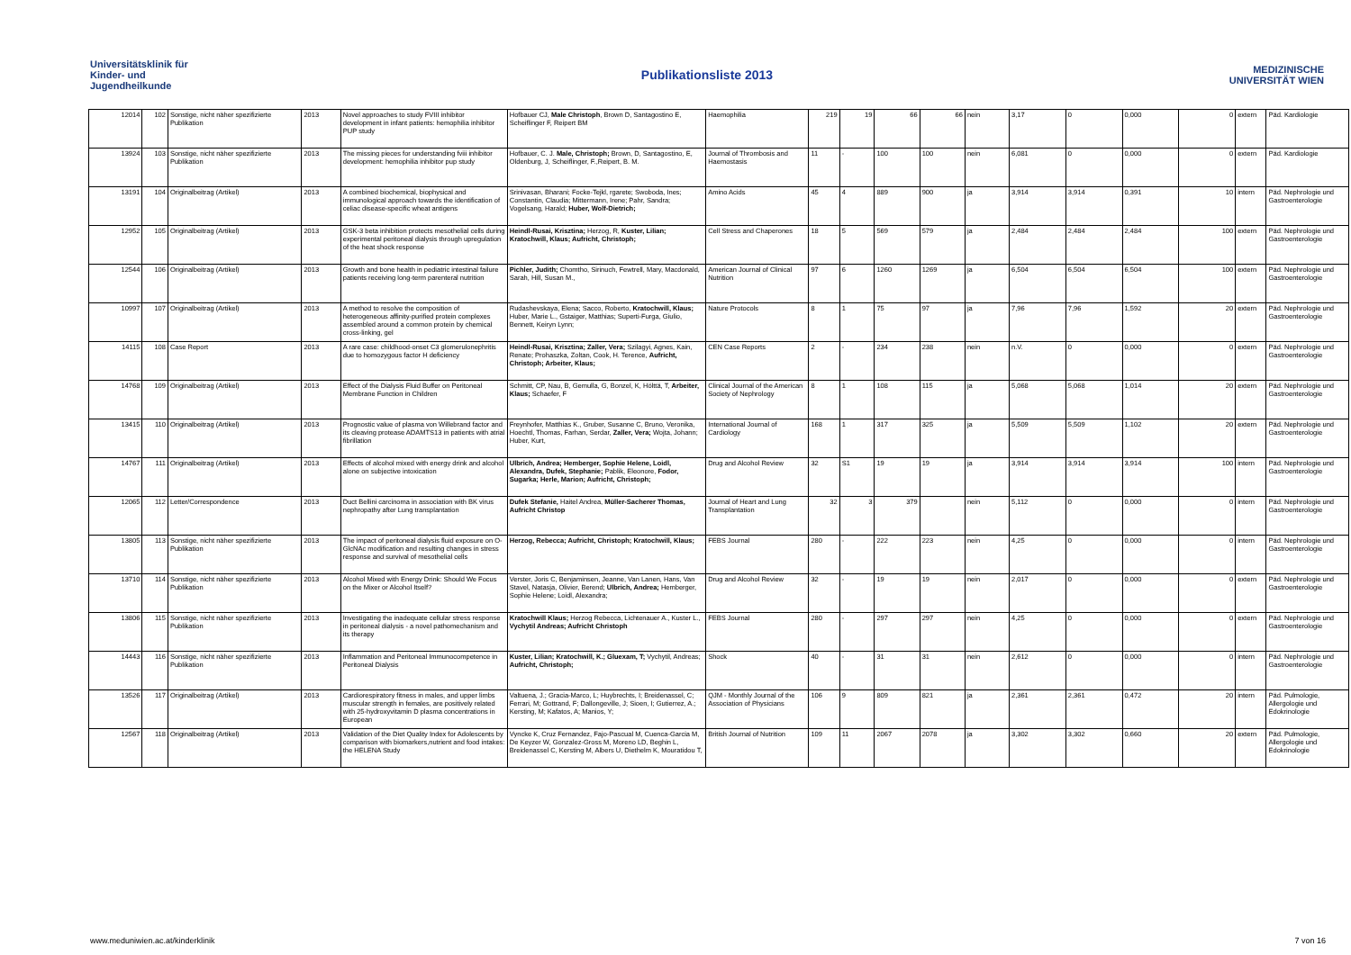Universitätsklinik für Kinder- und Jugendheilkunde
Publikationsliste 2013
MEDIZINISCHE UNIVERSITÄT WIEN
| 12014 | 102 | Sonstige, nicht näher spezifizierte Publikation | 2013 | Novel approaches to study FVIII inhibitor development in infant patients: hemophilia inhibitor PUP study | Hofbauer CJ, Male Christoph , Brown D, Santagostino E, Scheiflinger F, Reipert BM | Haemophilia | 219 | 19 | 66 | 66 | nein | 3,17 | 0 | 0,000 | 0 | extern | Päd. Kardiologie |
| 13924 | 103 | Sonstige, nicht näher spezifizierte Publikation | 2013 | The missing pieces for understanding fviii inhibitor development: hemophilia inhibitor pup study | Hofbauer, C. J. Male, Christoph; Brown, D, Santagostino, E, Oldenburg, J, Scheiflinger, F.,Reipert, B. M. | Journal of Thrombosis and Haemostasis | 11 | - | 100 | 100 | nein | 6,081 | 0 | 0,000 | 0 | extern | Päd. Kardiologie |
| 13191 | 104 | Originalbeitrag (Artikel) | 2013 | A combined biochemical, biophysical and immunological approach towards the identification of celiac disease-specific wheat antigens | Srinivasan, Bharani; Focke-Tejkl, rgarete; Swoboda, Ines; Constantin, Claudia; Mittermann, Irene; Pahr, Sandra; Vogelsang, Harald; Huber, Wolf-Dietrich; | Amino Acids | 45 | 4 | 889 | 900 | ja | 3,914 | 3,914 | 0,391 | 10 | intern | Päd. Nephrologie und Gastroenterologie |
| 12952 | 105 | Originalbeitrag (Artikel) | 2013 | GSK-3 beta inhibition protects mesothelial cells during experimental peritoneal dialysis through upregulation of the heat shock response | Heindl-Rusai, Krisztina; Herzog, R, Kuster, Lilian; Kratochwill, Klaus; Aufricht, Christoph; | Cell Stress and Chaperones | 18 | 5 | 569 | 579 | ja | 2,484 | 2,484 | 2,484 | 100 | extern | Päd. Nephrologie und Gastroenterologie |
| 12544 | 106 | Originalbeitrag (Artikel) | 2013 | Growth and bone health in pediatric intestinal failure patients receiving long-term parenteral nutrition | Pichler, Judith; Chomtho, Sirinuch, Fewtrell, Mary, Macdonald, Sarah, Hill, Susan M., | American Journal of Clinical Nutrition | 97 | 6 | 1260 | 1269 | ja | 6,504 | 6,504 | 6,504 | 100 | extern | Päd. Nephrologie und Gastroenterologie |
| 10997 | 107 | Originalbeitrag (Artikel) | 2013 | A method to resolve the composition of heterogeneous affinity-purified protein complexes assembled around a common protein by chemical cross-linking, gel | Rudashevskaya, Elena; Sacco, Roberto, Kratochwill, Klaus; Huber, Marie L., Gstaiger, Matthias; Superti-Furga, Giulio, Bennett, Keiryn Lynn; | Nature Protocols | 8 | 1 | 75 | 97 | ja | 7,96 | 7,96 | 1,592 | 20 | extern | Päd. Nephrologie und Gastroenterologie |
| 14115 | 108 | Case Report | 2013 | A rare case: childhood-onset C3 glomerulonephritis due to homozygous factor H deficiency | Heindl-Rusai, Krisztina; Zaller, Vera; Szilagyi, Agnes, Kain, Renate; Prohaszka, Zoltan, Cook, H. Terence, Aufricht, Christoph; Arbeiter, Klaus; | CEN Case Reports | 2 | - | 234 | 238 | nein | n.V. | 0 | 0,000 | 0 | extern | Päd. Nephrologie und Gastroenterologie |
| 14768 | 109 | Originalbeitrag (Artikel) | 2013 | Effect of the Dialysis Fluid Buffer on Peritoneal Membrane Function in Children | Schmitt, CP, Nau, B, Gemulla, G, Bonzel, K, Hölttä, T, Arbeiter, Klaus; Schaefer, F | Clinical Journal of the American Society of Nephrology | 8 | 1 | 108 | 115 | ja | 5,068 | 5,068 | 1,014 | 20 | extern | Päd. Nephrologie und Gastroenterologie |
| 13415 | 110 | Originalbeitrag (Artikel) | 2013 | Prognostic value of plasma von Willebrand factor and its cleaving protease ADAMTS13 in patients with atrial fibrillation | Freynhofer, Matthias K., Gruber, Susanne C, Bruno, Veronika, Hoechtl, Thomas, Farhan, Serdar, Zaller, Vera; Wojta, Johann; Huber, Kurt, | International Journal of Cardiology | 168 | 1 | 317 | 325 | ja | 5,509 | 5,509 | 1,102 | 20 | extern | Päd. Nephrologie und Gastroenterologie |
| 14767 | 111 | Originalbeitrag (Artikel) | 2013 | Effects of alcohol mixed with energy drink and alcohol alone on subjective intoxication | Ulbrich, Andrea; Hemberger, Sophie Helene, Loidl, Alexandra, Dufek, Stephanie; Pablik, Eleonore, Fodor, Sugarka; Herle, Marion; Aufricht, Christoph; | Drug and Alcohol Review | 32 | S1 | 19 | 19 | ja | 3,914 | 3,914 | 3,914 | 100 | intern | Päd. Nephrologie und Gastroenterologie |
| 12065 | 112 | Letter/Correspondence | 2013 | Duct Bellini carcinoma in association with BK virus nephropathy after Lung transplantation | Dufek Stefanie, Haitel Andrea, Müller-Sacherer Thomas, Aufricht Christop | Journal of Heart and Lung Transplantation | 32 | 3 | 379 | | nein | 5,112 | 0 | 0,000 | 0 | intern | Päd. Nephrologie und Gastroenterologie |
| 13805 | 113 | Sonstige, nicht näher spezifizierte Publikation | 2013 | The impact of peritoneal dialysis fluid exposure on O-GlcNAc modification and resulting changes in stress response and survival of mesothelial cells | Herzog, Rebecca; Aufricht, Christoph; Kratochwill, Klaus; | FEBS Journal | 280 | - | 222 | 223 | nein | 4,25 | 0 | 0,000 | 0 | intern | Päd. Nephrologie und Gastroenterologie |
| 13710 | 114 | Sonstige, nicht näher spezifizierte Publikation | 2013 | Alcohol Mixed with Energy Drink: Should We Focus on the Mixer or Alcohol Itself? | Verster, Joris C, Benjaminsen, Jeanne, Van Lanen, Hans, Van Stavel, Natasja, Olivier, Berend; Ulbrich, Andrea; Hemberger, Sophie Helene; Loidl, Alexandra; | Drug and Alcohol Review | 32 | - | 19 | 19 | nein | 2,017 | 0 | 0,000 | 0 | extern | Päd. Nephrologie und Gastroenterologie |
| 13806 | 115 | Sonstige, nicht näher spezifizierte Publikation | 2013 | Investigating the inadequate cellular stress response in peritoneal dialysis - a novel pathomechanism and its therapy | Kratochwill Klaus; Herzog Rebecca, Lichtenauer A., Kuster L., Vychytil Andreas; Aufricht Christoph | FEBS Journal | 280 | - | 297 | 297 | nein | 4,25 | 0 | 0,000 | 0 | extern | Päd. Nephrologie und Gastroenterologie |
| 14443 | 116 | Sonstige, nicht näher spezifizierte Publikation | 2013 | Inflammation and Peritoneal Immunocompetence in Peritoneal Dialysis | Kuster, Lilian; Kratochwill, K.; Gluexam, T; Vychytil, Andreas; Aufricht, Christoph; | Shock | 40 | - | 31 | 31 | nein | 2,612 | 0 | 0,000 | 0 | intern | Päd. Nephrologie und Gastroenterologie |
| 13526 | 117 | Originalbeitrag (Artikel) | 2013 | Cardiorespiratory fitness in males, and upper limbs muscular strength in females, are positively related with 25-hydroxyvitamin D plasma concentrations in European | Valtuena, J.; Gracia-Marco, L; Huybrechts, I; Breidenassel, C; Ferrari, M; Gottrand, F; Dallongeville, J; Sioen, I; Gutierrez, A.; Kersting, M; Kafatos, A; Manios, Y; | QJM - Monthly Journal of the Association of Physicians | 106 | 9 | 809 | 821 | ja | 2,361 | 2,361 | 0,472 | 20 | intern | Päd. Pulmologie, Allergologie und Edokrinologie |
| 12567 | 118 | Originalbeitrag (Artikel) | 2013 | Validation of the Diet Quality Index for Adolescents by comparison with biomarkers,nutrient and food intakes: the HELENA Study | Vyncke K, Cruz Fernandez, Fajo-Pascual M, Cuenca-Garcia M, De Keyzer W, Gonzalez-Gross M, Moreno LD, Beghin L, Breidenassel C, Kersting M, Albers U, Diethelm K, Mouratidou T, | British Journal of Nutrition | 109 | 11 | 2067 | 2078 | ja | 3,302 | 3,302 | 0,660 | 20 | extern | Päd. Pulmologie, Allergologie und Edokrinologie |
www.meduniwien.ac.at/kinderklinik 7 von 16